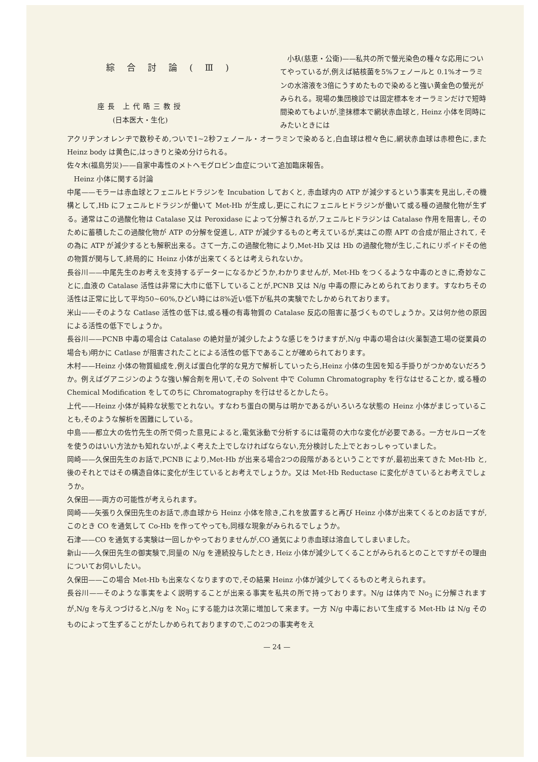綜合討論(Ⅲ)
座長 上代晧三教授
(日本医大・生化)
小杁(慈恵・公衛)——私共の所で螢光染色の種々な応用についてやっているが,例えば結核菌を5%フェノールと 0.1%オーラミンの水溶液を3倍にうすめたもので染めると強い黄金色の螢光がみられる。現場の集団検診では固定標本をオーラミンだけで短時間染めてもよいが,塗抹標本で網状赤血球と, Heinz 小体を同時にみたいときには
アクリヂンオレンヂで数秒そめ,ついで1~2秒フェノール・オーラミンで染めると,白血球は橙々色に,網状赤血球は赤橙色に,また Heinz body は黄色に,はっきりと染め分けられる。
佐々木(福島労災)——自家中毒性のメトヘモグロビン血症について追加臨床報告。
Heinz 小体に関する討論
中尾——モラーは赤血球とフェニルヒドラジンを Incubation しておくと, 赤血球内の ATP が減少するという事実を見出し,その機構として,Hb にフェニルヒドラジンが働いて Met-Hb が生成し,更にこれにフェニルヒドラジンが働いて或る種の過酸化物が生ずる。通常はこの過酸化物は Catalase 又は Peroxidase によって分解されるが,フェニルヒドラジンは Catalase 作用を阻害し, そのために蓄積したこの過酸化物が ATP の分解を促進し, ATP が減少するものと考えているが,実はこの際 APT の合成が阻止されて, その為に ATP が減少するとも解釈出来る。さて一方,この過酸化物により,Met-Hb 又は Hb の過酸化物が生じ,これにリポイドその他の物質が関与して,終局的に Heinz 小体が出来てくるとは考えられないか。
長谷川——中尾先生のお考えを支持するデーターになるかどうか,わかりませんが, Met-Hb をつくるような中毒のときに,奇妙なことに,血液の Catalase 活性は非常に大巾に低下していることが,PCNB 又は N/g 中毒の際にみとめられております。すなわちその活性は正常に比して平均50~60%,ひどい時には8%近い低下が私共の実験でたしかめられております。
米山——そのような Catlase 活性の低下は,或る種の有毒物質の Catalase 反応の阻害に基づくものでしょうか。又は何か他の原因による活性の低下でしょうか。
長谷川——PCNB 中毒の場合は Catalase の絶対量が減少したような感じをうけますが,N/g 中毒の場合は(火薬製造工場の従業員の場合も)明かに Catlase が阻害されたことによる活性の低下であることが確められております。
木村——Heinz 小体の物質組成を,例えば蛋白化学的な見方で解析していったら,Heinz 小体の生因を知る手掛りがつかめないだろうか。例えばグアニジンのような強い解合剤を用いて,その Solvent 中で Column Chromatography を行なはせることか, 或る種の Chemical Modification をしてのちに Chromatography を行はせるとかしたら。
上代——Heinz 小体が純粋な状態でとれない。すなわち蛋白の関与は明かであるがいろいろな状態の Heinz 小体がまじっていることも,そのような解析を困難にしている。
中島——都立大の佐竹先生の所で伺った意見によると,電気泳動で分析するには電荷の大巾な変化が必要である。一方セルローズをを使うのはいい方法かも知れないが,よく考えた上でしなければならない,充分検討した上でとおっしゃっていました。
岡崎——久保田先生のお話で,PCNB により,Met-Hb が出来る場合2つの段階があるということですが,最初出来てきた Met-Hb と,後のそれとではその構造自体に変化が生じているとお考えでしょうか。又は Met-Hb Reductase に変化がきているとお考えでしょうか。
久保田——両方の可能性が考えられます。
岡崎——矢張り久保田先生のお話で,赤血球から Heinz 小体を除き,これを放置すると再び Heinz 小体が出来てくるとのお話ですが,このとき CO を通気して Co-Hb を作ってやっても,同様な現象がみられるでしょうか。
石津——CO を通気する実験は一回しかやっておりませんが,CO 通気により赤血球は溶血してしまいました。
新山——久保田先生の御実験で,同量の N/g を連続投与したとき, Heiz 小体が減少してくることがみられるとのことですがその理由についてお伺いしたい。
久保田——この場合 Met-Hb も出来なくなりますので,その結果 Heinz 小体が減少してくるものと考えられます。
長谷川——そのような事実をよく説明することが出来る事実を私共の所で持っております。N/g は体内で No<sub>3</sub> に分解されますが,N/g を与えつづけると,N/g を No<sub>3</sub> にする能力は次第に増加して来ます。一方 N/g 中毒において生成する Met-Hb は N/g そのものによって生ずることがたしかめられておりますので,この2つの事実考をえ
— 24 —